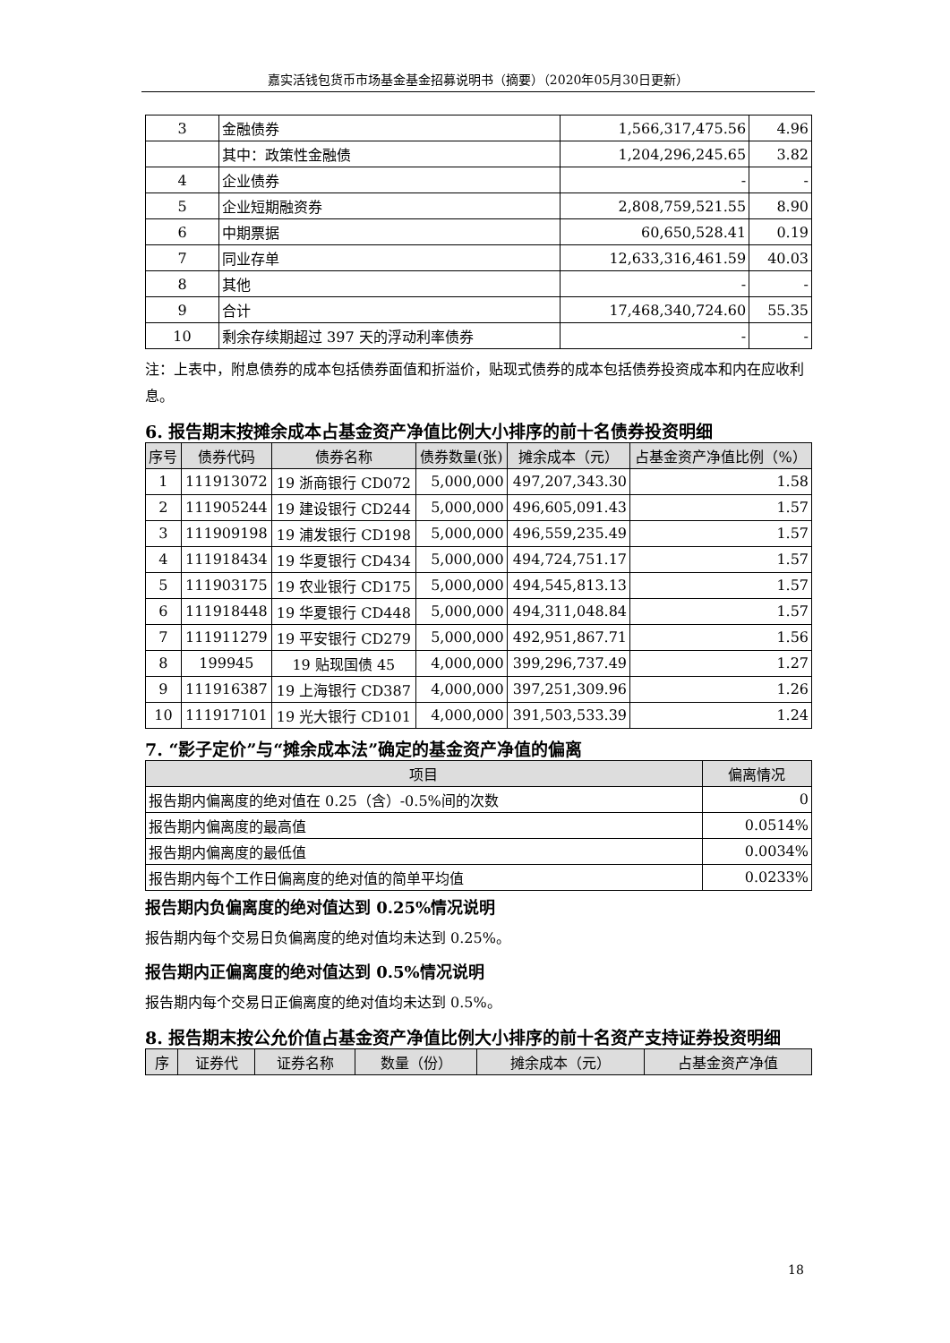嘉实活钱包货币市场基金基金招募说明书（摘要）（2020年05月30日更新）
| 3 | 金融债券 | 1,566,317,475.56 | 4.96 |
| | 其中：政策性金融债 | 1,204,296,245.65 | 3.82 |
| 4 | 企业债券 | - | - |
| 5 | 企业短期融资券 | 2,808,759,521.55 | 8.90 |
| 6 | 中期票据 | 60,650,528.41 | 0.19 |
| 7 | 同业存单 | 12,633,316,461.59 | 40.03 |
| 8 | 其他 | - | - |
| 9 | 合计 | 17,468,340,724.60 | 55.35 |
| 10 | 剩余存续期超过 397 天的浮动利率债券 | - | - |
注：上表中，附息债券的成本包括债券面值和折溢价，贴现式债券的成本包括债券投资成本和内在应收利息。
6. 报告期末按摊余成本占基金资产净值比例大小排序的前十名债券投资明细
| 序号 | 债券代码 | 债券名称 | 债券数量(张) | 摊余成本（元） | 占基金资产净值比例（%） |
| --- | --- | --- | --- | --- | --- |
| 1 | 111913072 | 19 浙商银行 CD072 | 5,000,000 | 497,207,343.30 | 1.58 |
| 2 | 111905244 | 19 建设银行 CD244 | 5,000,000 | 496,605,091.43 | 1.57 |
| 3 | 111909198 | 19 浦发银行 CD198 | 5,000,000 | 496,559,235.49 | 1.57 |
| 4 | 111918434 | 19 华夏银行 CD434 | 5,000,000 | 494,724,751.17 | 1.57 |
| 5 | 111903175 | 19 农业银行 CD175 | 5,000,000 | 494,545,813.13 | 1.57 |
| 6 | 111918448 | 19 华夏银行 CD448 | 5,000,000 | 494,311,048.84 | 1.57 |
| 7 | 111911279 | 19 平安银行 CD279 | 5,000,000 | 492,951,867.71 | 1.56 |
| 8 | 199945 | 19 贴现国债 45 | 4,000,000 | 399,296,737.49 | 1.27 |
| 9 | 111916387 | 19 上海银行 CD387 | 4,000,000 | 397,251,309.96 | 1.26 |
| 10 | 111917101 | 19 光大银行 CD101 | 4,000,000 | 391,503,533.39 | 1.24 |
7. “影子定价”与“摊余成本法”确定的基金资产净值的偏离
| 项目 | 偏离情况 |
| --- | --- |
| 报告期内偏离度的绝对值在 0.25（含）-0.5%间的次数 | 0 |
| 报告期内偏离度的最高值 | 0.0514% |
| 报告期内偏离度的最低值 | 0.0034% |
| 报告期内每个工作日偏离度的绝对值的简单平均值 | 0.0233% |
报告期内负偏离度的绝对值达到 0.25%情况说明
报告期内每个交易日负偏离度的绝对值均未达到 0.25%。
报告期内正偏离度的绝对值达到 0.5%情况说明
报告期内每个交易日正偏离度的绝对值均未达到 0.5%。
8. 报告期末按公允价值占基金资产净值比例大小排序的前十名资产支持证券投资明细
| 序 | 证券代 | 证券名称 | 数量（份） | 摊余成本（元） | 占基金资产净值 |
| --- | --- | --- | --- | --- | --- |
18